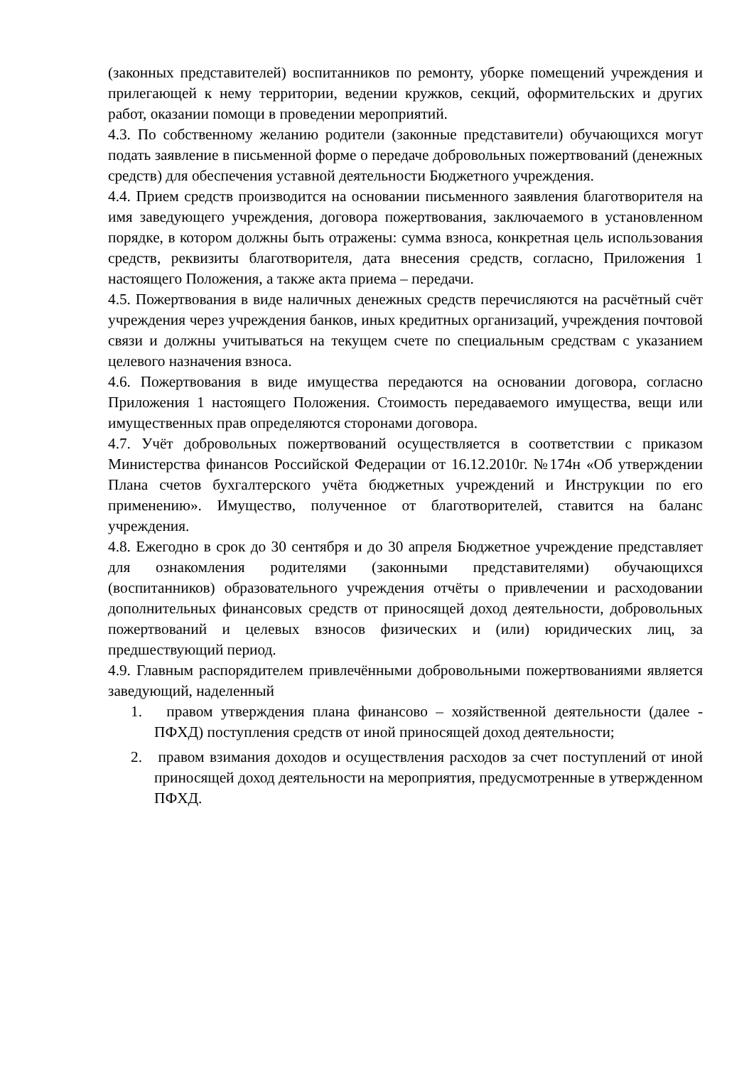(законных представителей) воспитанников по ремонту, уборке помещений учреждения и прилегающей к нему территории, ведении кружков, секций, оформительских и других работ, оказании помощи в проведении мероприятий.
4.3. По собственному желанию родители (законные представители) обучающихся могут подать заявление в письменной форме о передаче добровольных пожертвований (денежных средств) для обеспечения уставной деятельности Бюджетного учреждения.
4.4. Прием средств производится на основании письменного заявления благотворителя на имя заведующего учреждения, договора пожертвования, заключаемого в установленном порядке, в котором должны быть отражены: сумма взноса, конкретная цель использования средств, реквизиты благотворителя, дата внесения средств, согласно, Приложения 1 настоящего Положения, а также акта приема – передачи.
4.5. Пожертвования в виде наличных денежных средств перечисляются на расчётный счёт учреждения через учреждения банков, иных кредитных организаций, учреждения почтовой связи и должны учитываться на текущем счете по специальным средствам с указанием целевого назначения взноса.
4.6. Пожертвования в виде имущества передаются на основании договора, согласно Приложения 1 настоящего Положения. Стоимость передаваемого имущества, вещи или имущественных прав определяются сторонами договора.
4.7. Учёт добровольных пожертвований осуществляется в соответствии с приказом Министерства финансов Российской Федерации от 16.12.2010г. №174н «Об утверждении Плана счетов бухгалтерского учёта бюджетных учреждений и Инструкции по его применению». Имущество, полученное от благотворителей, ставится на баланс учреждения.
4.8. Ежегодно в срок до 30 сентября и до 30 апреля Бюджетное учреждение представляет для ознакомления родителями (законными представителями) обучающихся (воспитанников) образовательного учреждения отчёты о привлечении и расходовании дополнительных финансовых средств от приносящей доход деятельности, добровольных пожертвований и целевых взносов физических и (или) юридических лиц, за предшествующий период.
4.9. Главным распорядителем привлечёнными добровольными пожертвованиями является заведующий, наделенный
1. правом утверждения плана финансово – хозяйственной деятельности (далее - ПФХД) поступления средств от иной приносящей доход деятельности;
2. правом взимания доходов и осуществления расходов за счет поступлений от иной приносящей доход деятельности на мероприятия, предусмотренные в утвержденном ПФХД.